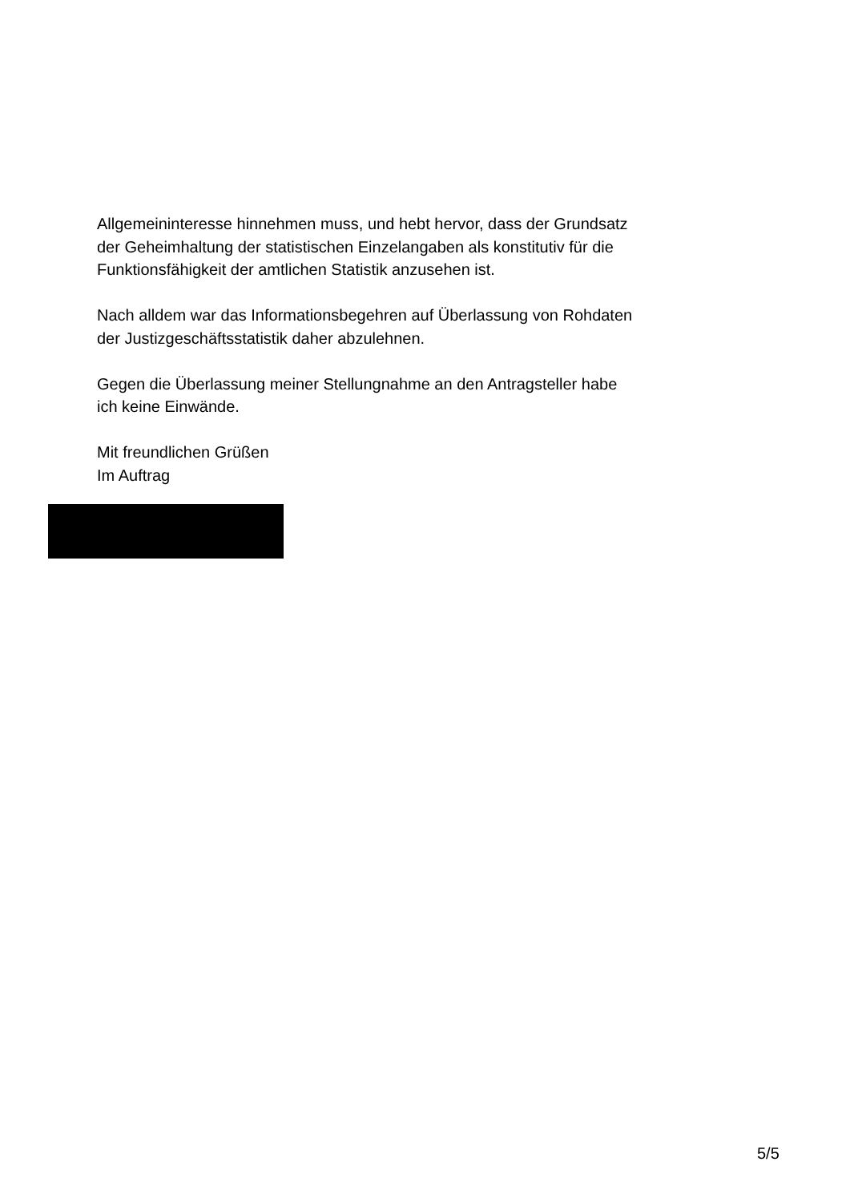Allgemeininteresse hinnehmen muss, und hebt hervor, dass der Grundsatz der Geheimhaltung der statistischen Einzelangaben als konstitutiv für die Funktionsfähigkeit der amtlichen Statistik anzusehen ist.
Nach alldem war das Informationsbegehren auf Überlassung von Rohdaten der Justizgeschäftsstatistik daher abzulehnen.
Gegen die Überlassung meiner Stellungnahme an den Antragsteller habe ich keine Einwände.
Mit freundlichen Grüßen
Im Auftrag
5/5